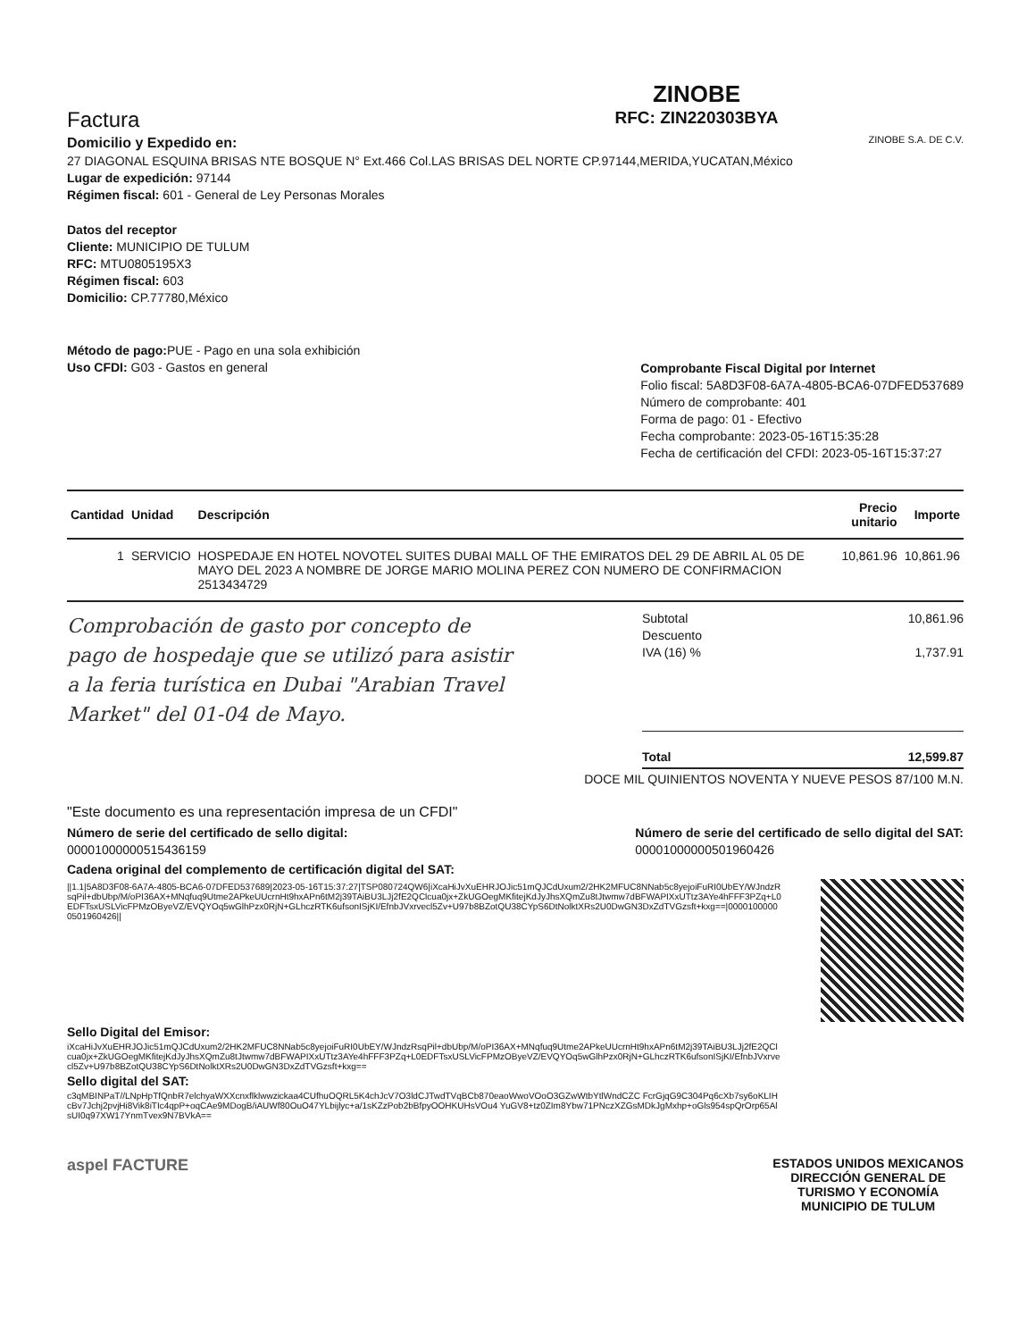Factura
Domicilio y Expedido en:
27 DIAGONAL ESQUINA BRISAS NTE BOSQUE N° Ext.466 Col.LAS BRISAS DEL NORTE CP.97144,MERIDA,YUCATAN,México
Lugar de expedición: 97144
Régimen fiscal: 601 - General de Ley Personas Morales
ZINOBE
RFC: ZIN220303BYA
ZINOBE S.A. DE C.V.
Datos del receptor
Cliente: MUNICIPIO DE TULUM
RFC: MTU0805195X3
Régimen fiscal: 603
Domicilio: CP.77780,México
Método de pago: PUE - Pago en una sola exhibición
Uso CFDI: G03 - Gastos en general
Comprobante Fiscal Digital por Internet
Folio fiscal: 5A8D3F08-6A7A-4805-BCA6-07DFED537689
Número de comprobante: 401
Forma de pago: 01 - Efectivo
Fecha comprobante: 2023-05-16T15:35:28
Fecha de certificación del CFDI: 2023-05-16T15:37:27
| Cantidad | Unidad | Descripción | Precio unitario | Importe |
| --- | --- | --- | --- | --- |
| 1 | SERVICIO | HOSPEDAJE EN HOTEL NOVOTEL SUITES DUBAI MALL OF THE EMIRATOS DEL 29 DE ABRIL AL 05 DE MAYO DEL 2023 A NOMBRE DE JORGE MARIO MOLINA PEREZ CON NUMERO DE CONFIRMACION 2513434729 | 10,861.96 | 10,861.96 |
Comprobación de gasto por concepto de pago de hospedaje que se utilizó para asistir a la feria turística en Dubai "Arabian Travel Market" del 01-04 de Mayo.
Subtotal 10,861.96
Descuento
IVA (16) % 1,737.91
Total 12,599.87
DOCE MIL QUINIENTOS NOVENTA Y NUEVE PESOS 87/100 M.N.
"Este documento es una representación impresa de un CFDI"
Número de serie del certificado de sello digital:
00001000000515436159
Número de serie del certificado de sello digital del SAT:
00001000000501960426
Cadena original del complemento de certificación digital del SAT:
||1.1|5A8D3F08-6A7A-4805-BCA6-07DFED537689|2023-05-16T15:37:27|TSP080724QW6|iXcaHiJvXuEHRJOJic51mQJCdUxum2/2HK2MFUC8NNab5c8yejoiFuRI0UbEY/WJndzRsqPil+dbUbp/M/oPI36AX+MNqfuq9Utme2APkeUUcrnHt9hxAPn6tM2j39TAiBU3LJj2fE2QClcua0jx+ZkUGOegMKfitejKdJyJhsXQmZu8tJtwmw7dBFWAPIXxUTtz3AYe4hFFF3PZq+L0EDFTsxUSLVicFPMzOByeVZ/EVQYOq5wGlhPzx0RjN+GLhczRTK6ufsonISjKI/EfnbJVxrvecl5Zv+U97b8BZotQU38CYpS6DtNolktXRs2U0DwGN3DxZdTVGzsft+kxg==|00001000000501960426||
Sello Digital del Emisor:
iXcaHiJvXuEHRJOJic51mQJCdUxum2/2HK2MFUC8NNab5c8yejoiFuRI0UbEY/WJndzRsqPil+dbUbp/M/oPI36AX+MNqfuq9Utme2APkeUUcrnHt9hxAPn6tM2j39TAiBU3LJj2fE2QClcua0jx+ZkUGOegMKfitejKdJyJhsXQmZu8tJtwmw7dBFWAPIXxUTtz3AYe4hFFF3PZq+L0EDFTsxUSLVicFPMzOByeVZ/EVQYOq5wGlhPzx0RjN+GLhczRTK6ufsonISjKI/EfnbJVxrvecl5Zv+U97b8BZotQU38CYpS6DtNolktXRs2U0DwGN3DxZdTVGzsft+kxg==
Sello digital del SAT:
c3qMBINPaT//LNpHpTfQnbR7elchyaWXXcnxflklwwzickaa4CUfhuOQRL5K4chJcV7O3ldCJTwdTVqBCb870eaoWwoVOoO3GZwWtbYtlWndCZC FcrGjqG9C304Pq6cXb7sy6oKLIHcBv7Jchj2pvjHi8Vik8iTIc4qpP+oqCAe9MDogB/iAUWf80OuO47YLbijlyc+a/1sKZzPob2bBfpyOOHKUHsVOu4 YuGV8+tz0ZIm8Ybw71PNczXZGsMDkJgMxhp+oGls954spQrOrp65AlsUI0q97XW17YnmTvex9N7BVkA==
aspel FACTURE
ESTADOS UNIDOS MEXICANOS
DIRECCIÓN GENERAL DE
TURISMO Y ECONOMÍA
MUNICIPIO DE TULUM